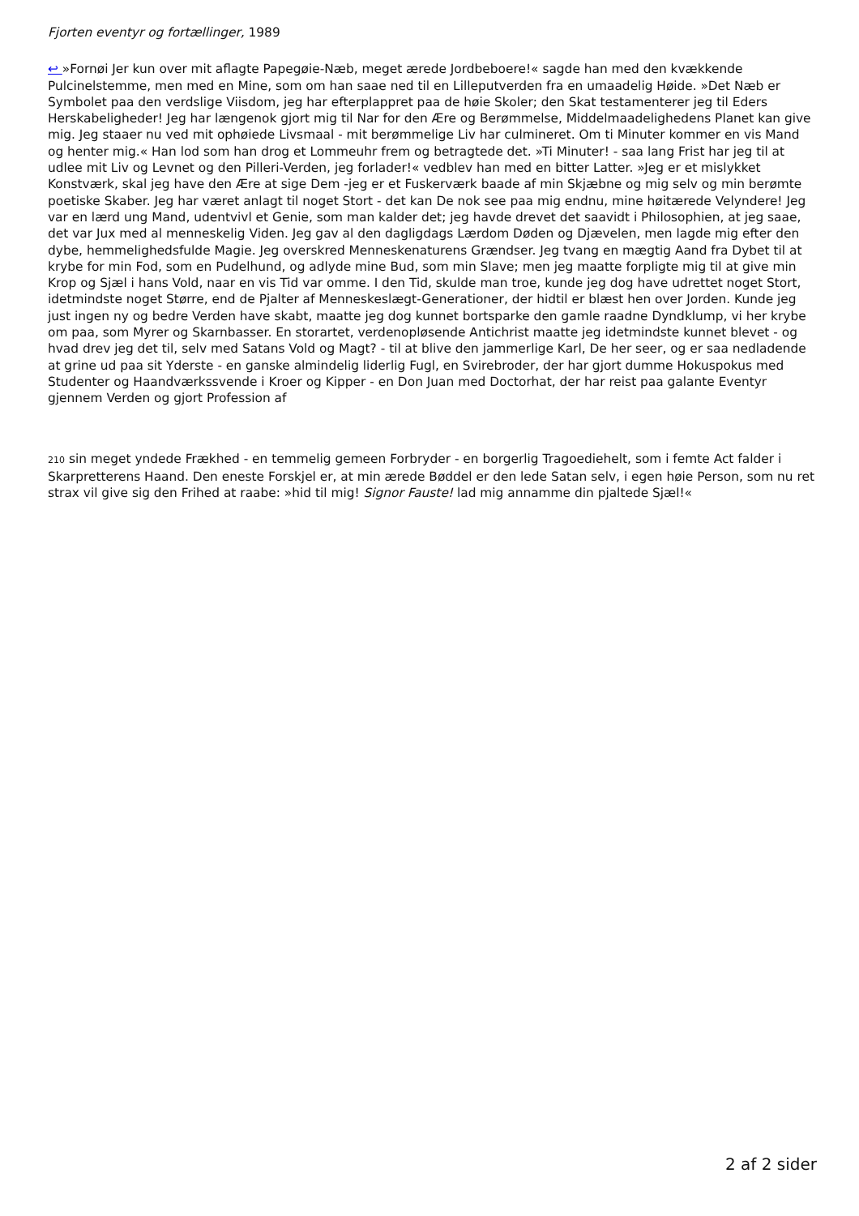Fjorten eventyr og fortællinger, 1989
↩ »Fornøi Jer kun over mit aflagte Papegøie-Næb, meget ærede Jordbeboere!« sagde han med den kvækkende Pulcinelstemme, men med en Mine, som om han saae ned til en Lilleputverden fra en umaadelig Høide. »Det Næb er Symbolet paa den verdslige Viisdom, jeg har efterplappret paa de høie Skoler; den Skat testamenterer jeg til Eders Herskabeligheder! Jeg har længenok gjort mig til Nar for den Ære og Berømmelse, Middelmaadelighedens Planet kan give mig. Jeg staaer nu ved mit ophøiede Livsmaal - mit berømmelige Liv har culmineret. Om ti Minuter kommer en vis Mand og henter mig.« Han lod som han drog et Lommeuhr frem og betragtede det. »Ti Minuter! - saa lang Frist har jeg til at udlee mit Liv og Levnet og den Pilleri-Verden, jeg forlader!« vedblev han med en bitter Latter. »Jeg er et mislykket Konstværk, skal jeg have den Ære at sige Dem -jeg er et Fuskerværk baade af min Skjæbne og mig selv og min berømte poetiske Skaber. Jeg har været anlagt til noget Stort - det kan De nok see paa mig endnu, mine høitærede Velyndere! Jeg var en lærd ung Mand, udentvivl et Genie, som man kalder det; jeg havde drevet det saavidt i Philosophien, at jeg saae, det var Jux med al menneskelig Viden. Jeg gav al den dagligdags Lærdom Døden og Djævelen, men lagde mig efter den dybe, hemmelighedsfulde Magie. Jeg overskred Menneskenaturens Grændser. Jeg tvang en mægtig Aand fra Dybet til at krybe for min Fod, som en Pudelhund, og adlyde mine Bud, som min Slave; men jeg maatte forpligte mig til at give min Krop og Sjæl i hans Vold, naar en vis Tid var omme. I den Tid, skulde man troe, kunde jeg dog have udrettet noget Stort, idetmindste noget Større, end de Pjalter af Menneskeslægt-Generationer, der hidtil er blæst hen over Jorden. Kunde jeg just ingen ny og bedre Verden have skabt, maatte jeg dog kunnet bortsparke den gamle raadne Dyndklump, vi her krybe om paa, som Myrer og Skarnbasser. En storartet, verdenopløsende Antichrist maatte jeg idetmindste kunnet blevet - og hvad drev jeg det til, selv med Satans Vold og Magt? - til at blive den jammerlige Karl, De her seer, og er saa nedladende at grine ud paa sit Yderste - en ganske almindelig liderlig Fugl, en Svirebroder, der har gjort dumme Hokuspokus med Studenter og Haandværkssvende i Kroer og Kipper - en Don Juan med Doctorhat, der har reist paa galante Eventyr gjennem Verden og gjort Profession af
210 sin meget yndede Frækhed - en temmelig gemeen Forbryder - en borgerlig Tragoediehelt, som i femte Act falder i Skarpretterens Haand. Den eneste Forskjel er, at min ærede Bøddel er den lede Satan selv, i egen høie Person, som nu ret strax vil give sig den Frihed at raabe: »hid til mig! Signor Fauste! lad mig annamme din pjaltede Sjæl!«
2 af 2 sider